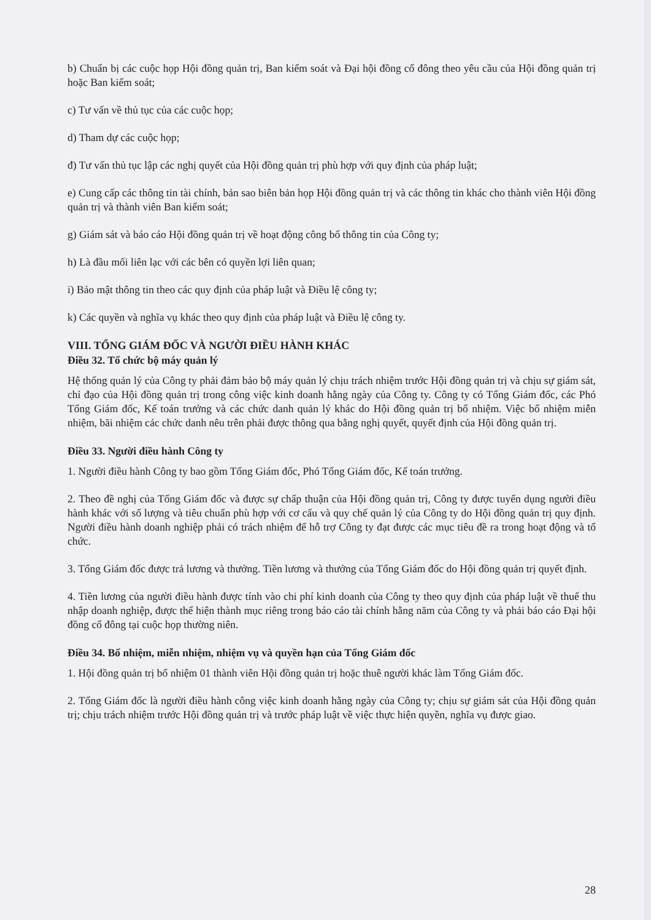b) Chuẩn bị các cuộc họp Hội đồng quản trị, Ban kiểm soát và Đại hội đồng cổ đông theo yêu cầu của Hội đồng quản trị hoặc Ban kiểm soát;
c) Tư vấn về thủ tục của các cuộc họp;
d) Tham dự các cuộc họp;
đ) Tư vấn thủ tục lập các nghị quyết của Hội đồng quản trị phù hợp với quy định của pháp luật;
e) Cung cấp các thông tin tài chính, bản sao biên bản họp Hội đồng quản trị và các thông tin khác cho thành viên Hội đồng quản trị và thành viên Ban kiểm soát;
g) Giám sát và báo cáo Hội đồng quản trị về hoạt động công bố thông tin của Công ty;
h) Là đầu mối liên lạc với các bên có quyền lợi liên quan;
i) Bảo mật thông tin theo các quy định của pháp luật và Điều lệ công ty;
k) Các quyền và nghĩa vụ khác theo quy định của pháp luật và Điều lệ công ty.
VIII. TỔNG GIÁM ĐỐC VÀ NGƯỜI ĐIỀU HÀNH KHÁC
Điều 32. Tổ chức bộ máy quản lý
Hệ thống quản lý của Công ty phải đảm bảo bộ máy quản lý chịu trách nhiệm trước Hội đồng quản trị và chịu sự giám sát, chỉ đạo của Hội đồng quản trị trong công việc kinh doanh hằng ngày của Công ty. Công ty có Tổng Giám đốc, các Phó Tổng Giám đốc, Kế toán trưởng và các chức danh quản lý khác do Hội đồng quản trị bổ nhiệm. Việc bổ nhiệm miễn nhiệm, bãi nhiệm các chức danh nêu trên phải được thông qua bằng nghị quyết, quyết định của Hội đồng quản trị.
Điều 33. Người điều hành Công ty
1. Người điều hành Công ty bao gồm Tổng Giám đốc, Phó Tổng Giám đốc, Kế toán trưởng.
2. Theo đề nghị của Tổng Giám đốc và được sự chấp thuận của Hội đồng quản trị, Công ty được tuyển dụng người điều hành khác với số lượng và tiêu chuẩn phù hợp với cơ cấu và quy chế quản lý của Công ty do Hội đồng quản trị quy định. Người điều hành doanh nghiệp phải có trách nhiệm để hỗ trợ Công ty đạt được các mục tiêu đề ra trong hoạt động và tổ chức.
3. Tổng Giám đốc được trả lương và thưởng. Tiền lương và thưởng của Tổng Giám đốc do Hội đồng quản trị quyết định.
4. Tiền lương của người điều hành được tính vào chi phí kinh doanh của Công ty theo quy định của pháp luật về thuế thu nhập doanh nghiệp, được thể hiện thành mục riêng trong báo cáo tài chính hằng năm của Công ty và phải báo cáo Đại hội đồng cổ đông tại cuộc họp thường niên.
Điều 34. Bổ nhiệm, miễn nhiệm, nhiệm vụ và quyền hạn của Tổng Giám đốc
1. Hội đồng quản trị bổ nhiệm 01 thành viên Hội đồng quản trị hoặc thuê người khác làm Tổng Giám đốc.
2. Tổng Giám đốc là người điều hành công việc kinh doanh hằng ngày của Công ty; chịu sự giám sát của Hội đồng quản trị; chịu trách nhiệm trước Hội đồng quản trị và trước pháp luật về việc thực hiện quyền, nghĩa vụ được giao.
28